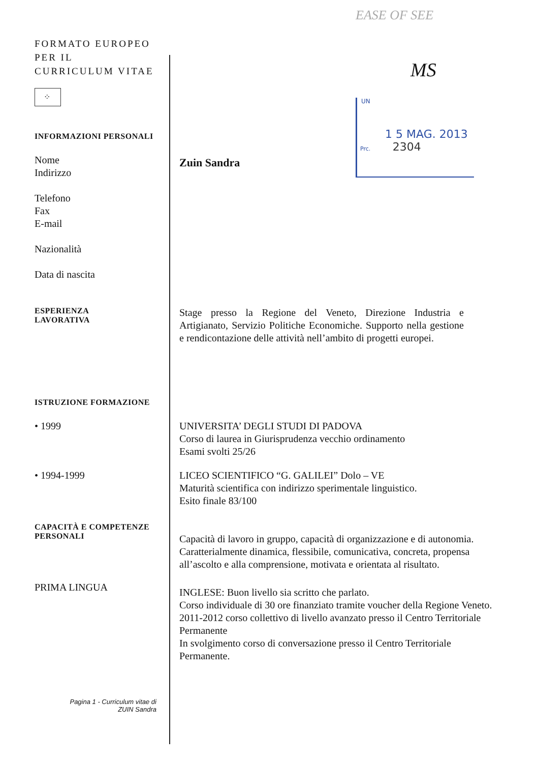EASE OF SEE
MS
UN
1 5 MAG. 2013
Prc. 2304
FORMATO EUROPEO
PER IL
CURRICULUM VITAE
⁘
INFORMAZIONI PERSONALI
Nome
Indirizzo
Telefono
Fax
E-mail
Nazionalità
Data di nascita
Zuin Sandra
ESPERIENZA
LAVORATIVA
Stage presso la Regione del Veneto, Direzione Industria e Artigianato, Servizio Politiche Economiche. Supporto nella gestione e rendicontazione delle attività nell’ambito di progetti europei.
ISTRUZIONE FORMAZIONE
• 1999 UNIVERSITA’ DEGLI STUDI DI PADOVA
Corso di laurea in Giurisprudenza vecchio ordinamento
Esami svolti 25/26
• 1994-1999 LICEO SCIENTIFICO “G. GALILEI” Dolo – VE
Maturità scientifica con indirizzo sperimentale linguistico.
Esito finale 83/100
CAPACITÀ E COMPETENZE
PERSONALI
Capacità di lavoro in gruppo, capacità di organizzazione e di autonomia. Caratterialmente dinamica, flessibile, comunicativa, concreta, propensa all’ascolto e alla comprensione, motivata e orientata al risultato.
PRIMA LINGUA
INGLESE: Buon livello sia scritto che parlato.
Corso individuale di 30 ore finanziato tramite voucher della Regione Veneto.
2011-2012 corso collettivo di livello avanzato presso il Centro Territoriale Permanente
In svolgimento corso di conversazione presso il Centro Territoriale Permanente.
Pagina 1 - Curriculum vitae di
ZUIN Sandra